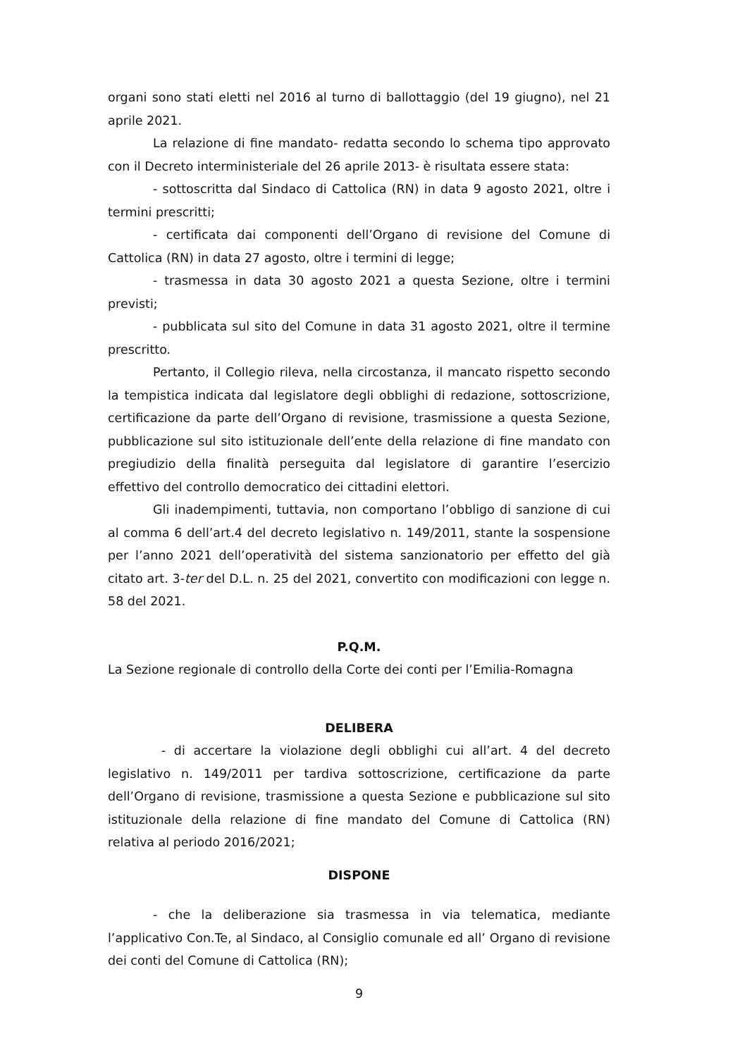organi sono stati eletti nel 2016 al turno di ballottaggio (del 19 giugno), nel 21 aprile 2021.
La relazione di fine mandato- redatta secondo lo schema tipo approvato con il Decreto interministeriale del 26 aprile 2013- è risultata essere stata:
- sottoscritta dal Sindaco di Cattolica (RN) in data 9 agosto 2021, oltre i termini prescritti;
- certificata dai componenti dell’Organo di revisione del Comune di Cattolica (RN) in data 27 agosto, oltre i termini di legge;
- trasmessa in data 30 agosto 2021 a questa Sezione, oltre i termini previsti;
- pubblicata sul sito del Comune in data 31 agosto 2021, oltre il termine prescritto.
Pertanto, il Collegio rileva, nella circostanza, il mancato rispetto secondo la tempistica indicata dal legislatore degli obblighi di redazione, sottoscrizione, certificazione da parte dell’Organo di revisione, trasmissione a questa Sezione, pubblicazione sul sito istituzionale dell’ente della relazione di fine mandato con pregiudizio della finalità perseguita dal legislatore di garantire l’esercizio effettivo del controllo democratico dei cittadini elettori.
Gli inadempimenti, tuttavia, non comportano l’obbligo di sanzione di cui al comma 6 dell’art.4 del decreto legislativo n. 149/2011, stante la sospensione per l’anno 2021 dell’operatività del sistema sanzionatorio per effetto del già citato art. 3-ter del D.L. n. 25 del 2021, convertito con modificazioni con legge n. 58 del 2021.
P.Q.M.
La Sezione regionale di controllo della Corte dei conti per l’Emilia-Romagna
DELIBERA
- di accertare la violazione degli obblighi cui all’art. 4 del decreto legislativo n. 149/2011 per tardiva sottoscrizione, certificazione da parte dell’Organo di revisione, trasmissione a questa Sezione e pubblicazione sul sito istituzionale della relazione di fine mandato del Comune di Cattolica (RN) relativa al periodo 2016/2021;
DISPONE
- che la deliberazione sia trasmessa in via telematica, mediante l’applicativo Con.Te, al Sindaco, al Consiglio comunale ed all’ Organo di revisione dei conti del Comune di Cattolica (RN);
9